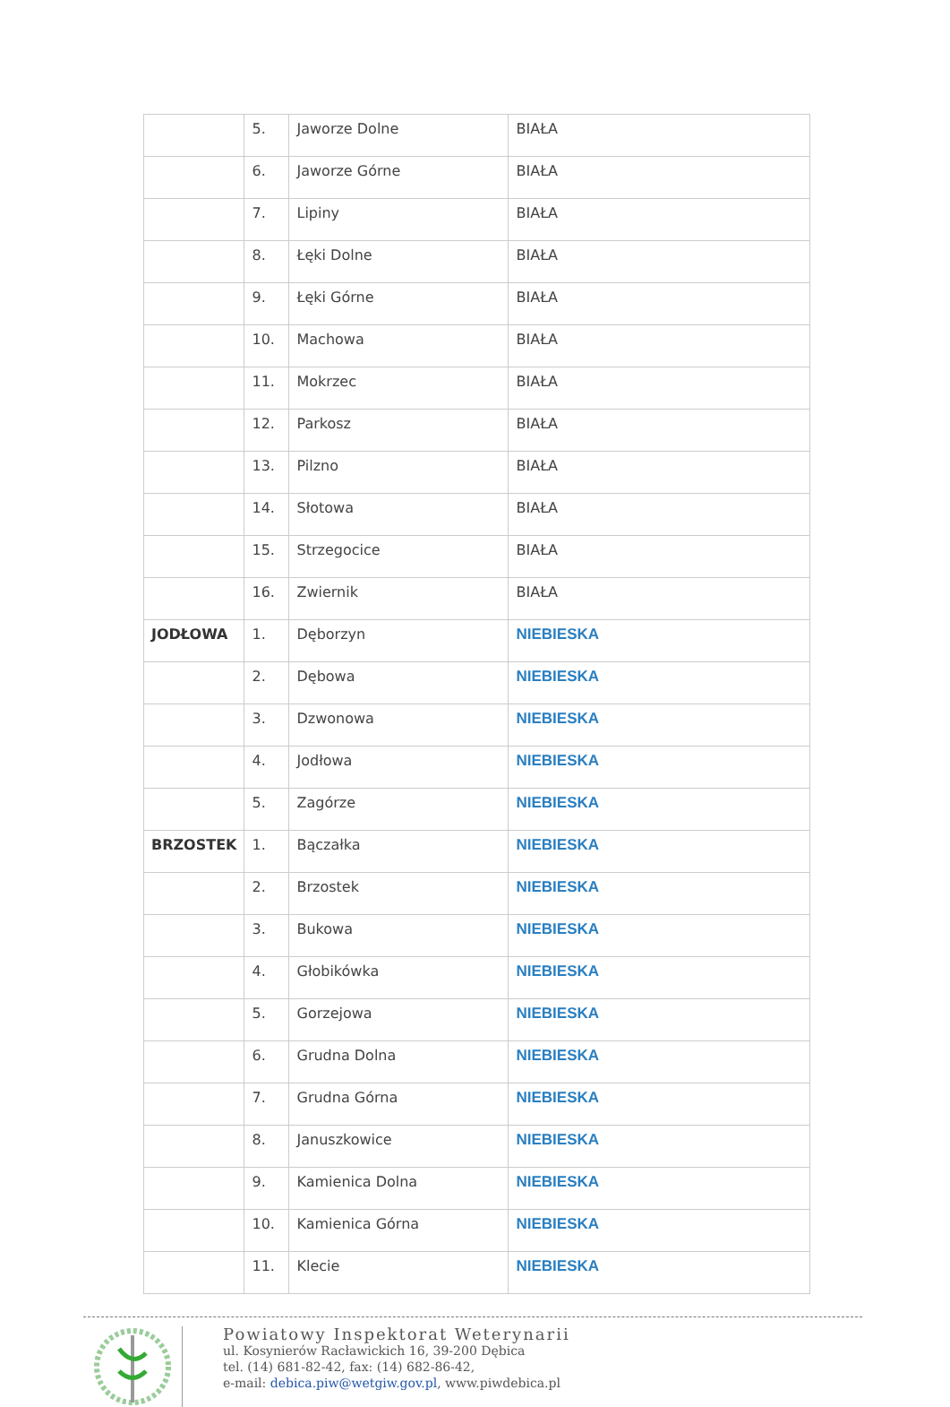| | 5. | Jaworze Dolne | BIAŁA |
| | 6. | Jaworze Górne | BIAŁA |
| | 7. | Lipiny | BIAŁA |
| | 8. | Łęki Dolne | BIAŁA |
| | 9. | Łęki Górne | BIAŁA |
| | 10. | Machowa | BIAŁA |
| | 11. | Mokrzec | BIAŁA |
| | 12. | Parkosz | BIAŁA |
| | 13. | Pilzno | BIAŁA |
| | 14. | Słotowa | BIAŁA |
| | 15. | Strzegocice | BIAŁA |
| | 16. | Zwiernik | BIAŁA |
| JODŁOWA | 1. | Dęborzyn | NIEBIESKA |
| | 2. | Dębowa | NIEBIESKA |
| | 3. | Dzwonowa | NIEBIESKA |
| | 4. | Jodłowa | NIEBIESKA |
| | 5. | Zagórze | NIEBIESKA |
| BRZOSTEK | 1. | Bączałka | NIEBIESKA |
| | 2. | Brzostek | NIEBIESKA |
| | 3. | Bukowa | NIEBIESKA |
| | 4. | Głobikówka | NIEBIESKA |
| | 5. | Gorzejowa | NIEBIESKA |
| | 6. | Grudna Dolna | NIEBIESKA |
| | 7. | Grudna Górna | NIEBIESKA |
| | 8. | Januszkowice | NIEBIESKA |
| | 9. | Kamienica Dolna | NIEBIESKA |
| | 10. | Kamienica Górna | NIEBIESKA |
| | 11. | Klecie | NIEBIESKA |
Powiatowy Inspektorat Weterynarii
ul. Kosynierów Racławickich 16, 39-200 Dębica
tel. (14) 681-82-42, fax: (14) 682-86-42,
e-mail: debica.piw@wetgiw.gov.pl, www.piwdebica.pl